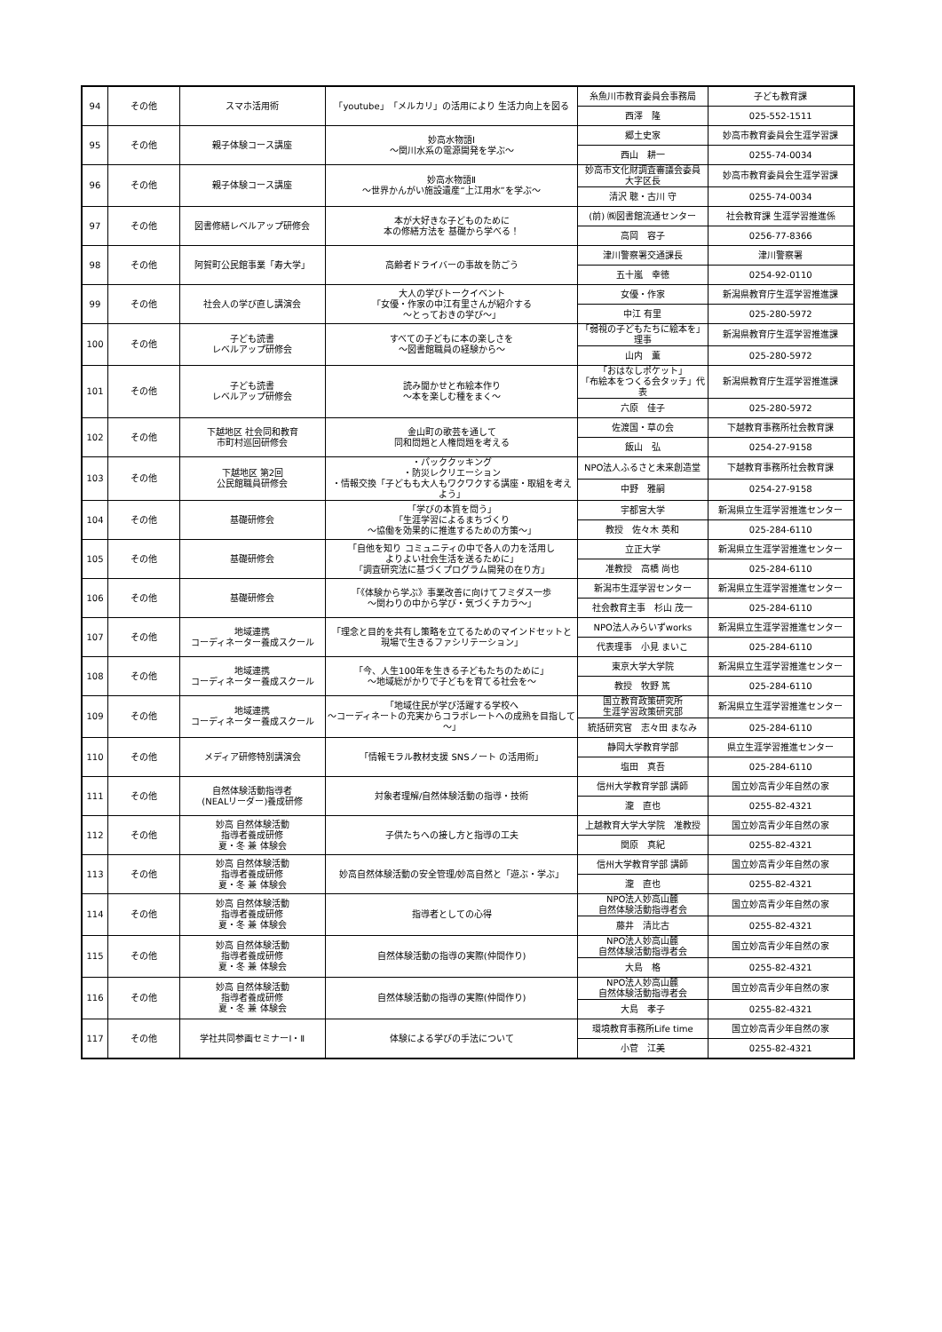| 94 | その他 | スマホ活用術 | 「youtube」「メルカリ」の活用により 生活力向上を図る | 糸魚川市教育委員会事務局 | 子ども教育課 |
| | | | | 西澤 隆 | 025-552-1511 |
| 95 | その他 | 親子体験コース講座 | 妙高水物語Ⅰ ～関川水系の電源開発を学ぶ～ | 郷土史家 | 妙高市教育委員会生涯学習課 |
| | | | | 西山 耕一 | 0255-74-0034 |
| 96 | その他 | 親子体験コース講座 | 妙高水物語Ⅱ ～世界かんがい施設遺産“上江用水”を学ぶ～ | 妙高市文化財調査審議会委員 大字区長 | 妙高市教育委員会生涯学習課 |
| | | | | 清沢 聰・古川 守 | 0255-74-0034 |
| 97 | その他 | 図書修繕レベルアップ研修会 | 本が大好きな子どものために 本の修繕方法を 基礎から学べる！ | (前) ㈱図書館流通センター | 社会教育課 生涯学習推進係 |
| | | | | 高岡 容子 | 0256-77-8366 |
| 98 | その他 | 阿賀町公民館事業「寿大学」 | 高齢者ドライバーの事故を防ごう | 津川警察署交通課長 | 津川警察署 |
| | | | | 五十嵐 幸徳 | 0254-92-0110 |
| 99 | その他 | 社会人の学び直し講演会 | 大人の学びトークイベント 「女優・作家の中江有里さんが紹介する ～とっておきの学び～」 | 女優・作家 | 新潟県教育庁生涯学習推進課 |
| | | | | 中江 有里 | 025-280-5972 |
| 100 | その他 | 子ども読書 レベルアップ研修会 | すべての子どもに本の楽しさを ～図書館職員の経験から～ | 「弱視の子どもたちに絵本を」理事 | 新潟県教育庁生涯学習推進課 |
| | | | | 山内 薫 | 025-280-5972 |
| 101 | その他 | 子ども読書 レベルアップ研修会 | 読み聞かせと布絵本作り ～本を楽しむ種をまく～ | 「おはなしポケット」 「布絵本をつくる会タッチ」代表 | 新潟県教育庁生涯学習推進課 |
| | | | | 六原 佳子 | 025-280-5972 |
| 102 | その他 | 下越地区 社会同和教育 市町村巡回研修会 | 金山町の歌芸を通して 同和問題と人権問題を考える | 佐渡国・草の会 | 下越教育事務所社会教育課 |
| | | | | 飯山 弘 | 0254-27-9158 |
| 103 | その他 | 下越地区 第2回 公民館職員研修会 | ・パッククッキング ・防災レクリエーション ・情報交換「子どもも大人もワクワクする講座・取組を考えよう」 | NPO法人ふるさと未来創造堂 | 下越教育事務所社会教育課 |
| | | | | 中野 雅嗣 | 0254-27-9158 |
| 104 | その他 | 基礎研修会 | 「学びの本質を問う」 「生涯学習によるまちづくり ～協働を効果的に推進するための方策～」 | 宇都宮大学 | 新潟県立生涯学習推進センター |
| | | | | 教授 佐々木 英和 | 025-284-6110 |
| 105 | その他 | 基礎研修会 | 「自他を知り コミュニティの中で各人の力を活用し よりよい社会生活を送るために」 「調査研究法に基づくプログラム開発の在り方」 | 立正大学 | 新潟県立生涯学習推進センター |
| | | | | 准教授 高橋 尚也 | 025-284-6110 |
| 106 | その他 | 基礎研修会 | 「《体験から学ぶ》事業改善に向けてフミダス一歩 ～関わりの中から学び・気づくチカラ～」 | 新潟市生涯学習センター | 新潟県立生涯学習推進センター |
| | | | | 社会教育主事 杉山 茂一 | 025-284-6110 |
| 107 | その他 | 地域連携 コーディネーター養成スクール | 「理念と目的を共有し策略を立てるためのマインドセットと 現場で生きるファシリテーション」 | NPO法人みらいずworks | 新潟県立生涯学習推進センター |
| | | | | 代表理事 小見 まいこ | 025-284-6110 |
| 108 | その他 | 地域連携 コーディネーター養成スクール | 「今、人生100年を生きる子どもたちのために」 ～地域総がかりで子どもを育てる社会を～ | 東京大学大学院 | 新潟県立生涯学習推進センター |
| | | | | 教授 牧野 篤 | 025-284-6110 |
| 109 | その他 | 地域連携 コーディネーター養成スクール | 「地域住民が学び活躍する学校へ ～コーディネートの充実からコラボレートへの成熟を目指して～」 | 国立教育政策研究所 生涯学習政策研究部 | 新潟県立生涯学習推進センター |
| | | | | 統括研究官 志々田 まなみ | 025-284-6110 |
| 110 | その他 | メディア研修特別講演会 | 「情報モラル教材支援 SNSノート の活用術」 | 静岡大学教育学部 | 県立生涯学習推進センター |
| | | | | 塩田 真吾 | 025-284-6110 |
| 111 | その他 | 自然体験活動指導者 (NEALリーダー)養成研修 | 対象者理解/自然体験活動の指導・技術 | 信州大学教育学部 講師 | 国立妙高青少年自然の家 |
| | | | | 瀧 直也 | 0255-82-4321 |
| 112 | その他 | 妙高 自然体験活動 指導者養成研修 夏・冬 兼 体験会 | 子供たちへの接し方と指導の工夫 | 上越教育大学大学院 准教授 | 国立妙高青少年自然の家 |
| | | | | 関原 真紀 | 0255-82-4321 |
| 113 | その他 | 妙高 自然体験活動 指導者養成研修 夏・冬 兼 体験会 | 妙高自然体験活動の安全管理/妙高自然と「遊ぶ・学ぶ」 | 信州大学教育学部 講師 | 国立妙高青少年自然の家 |
| | | | | 瀧 直也 | 0255-82-4321 |
| 114 | その他 | 妙高 自然体験活動 指導者養成研修 夏・冬 兼 体験会 | 指導者としての心得 | NPO法人妙高山麓 自然体験活動指導者会 | 国立妙高青少年自然の家 |
| | | | | 藤井 清比古 | 0255-82-4321 |
| 115 | その他 | 妙高 自然体験活動 指導者養成研修 夏・冬 兼 体験会 | 自然体験活動の指導の実際(仲間作り) | NPO法人妙高山麓 自然体験活動指導者会 | 国立妙高青少年自然の家 |
| | | | | 大島 格 | 0255-82-4321 |
| 116 | その他 | 妙高 自然体験活動 指導者養成研修 夏・冬 兼 体験会 | 自然体験活動の指導の実際(仲間作り) | NPO法人妙高山麓 自然体験活動指導者会 | 国立妙高青少年自然の家 |
| | | | | 大島 孝子 | 0255-82-4321 |
| 117 | その他 | 学社共同参画セミナーⅠ・Ⅱ | 体験による学びの手法について | 環境教育事務所Life time | 国立妙高青少年自然の家 |
| | | | | 小菅 江美 | 0255-82-4321 |